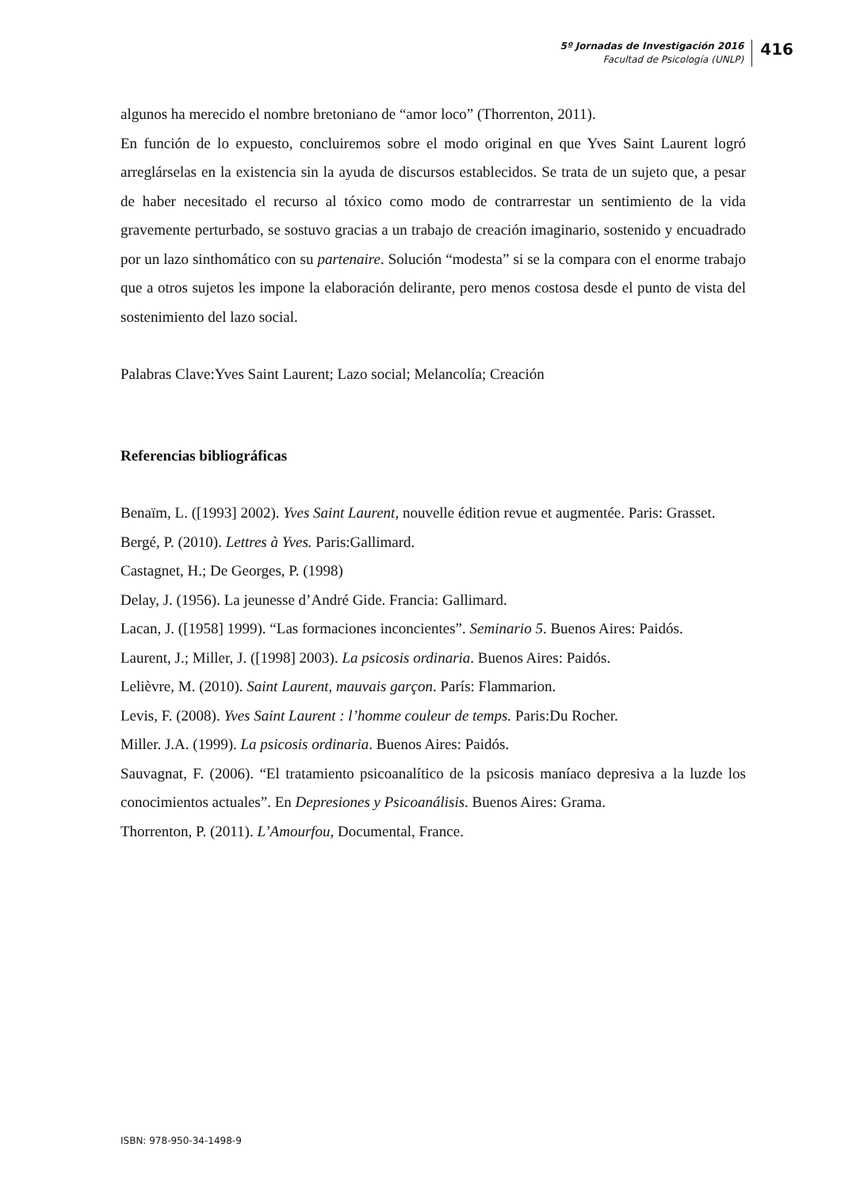5º Jornadas de Investigación 2016
Facultad de Psicología (UNLP)
416
algunos ha merecido el nombre bretoniano de “amor loco” (Thorrenton, 2011).
En función de lo expuesto, concluiremos sobre el modo original en que Yves Saint Laurent logró arreglárselas en la existencia sin la ayuda de discursos establecidos. Se trata de un sujeto que, a pesar de haber necesitado el recurso al tóxico como modo de contrarrestar un sentimiento de la vida gravemente perturbado, se sostuvo gracias a un trabajo de creación imaginario, sostenido y encuadrado por un lazo sinthomático con su partenaire. Solución “modesta” si se la compara con el enorme trabajo que a otros sujetos les impone la elaboración delirante, pero menos costosa desde el punto de vista del sostenimiento del lazo social.
Palabras Clave:Yves Saint Laurent; Lazo social; Melancolía; Creación
Referencias bibliográficas
Benaïm, L. ([1993] 2002). Yves Saint Laurent, nouvelle édition revue et augmentée. Paris: Grasset.
Bergé, P. (2010). Lettres à Yves. Paris:Gallimard.
Castagnet, H.; De Georges, P. (1998)
Delay, J. (1956). La jeunesse d’André Gide. Francia: Gallimard.
Lacan, J. ([1958] 1999). “Las formaciones inconcientes”. Seminario 5. Buenos Aires: Paidós.
Laurent, J.; Miller, J. ([1998] 2003). La psicosis ordinaria. Buenos Aires: Paidós.
Lelièvre, M. (2010). Saint Laurent, mauvais garçon. París: Flammarion.
Levis, F. (2008). Yves Saint Laurent : l’homme couleur de temps. Paris:Du Rocher.
Miller. J.A. (1999). La psicosis ordinaria. Buenos Aires: Paidós.
Sauvagnat, F. (2006). “El tratamiento psicoanalítico de la psicosis maníaco depresiva a la luzde los conocimientos actuales”. En Depresiones y Psicoanálisis. Buenos Aires: Grama.
Thorrenton, P. (2011). L’Amourfou, Documental, France.
ISBN: 978-950-34-1498-9